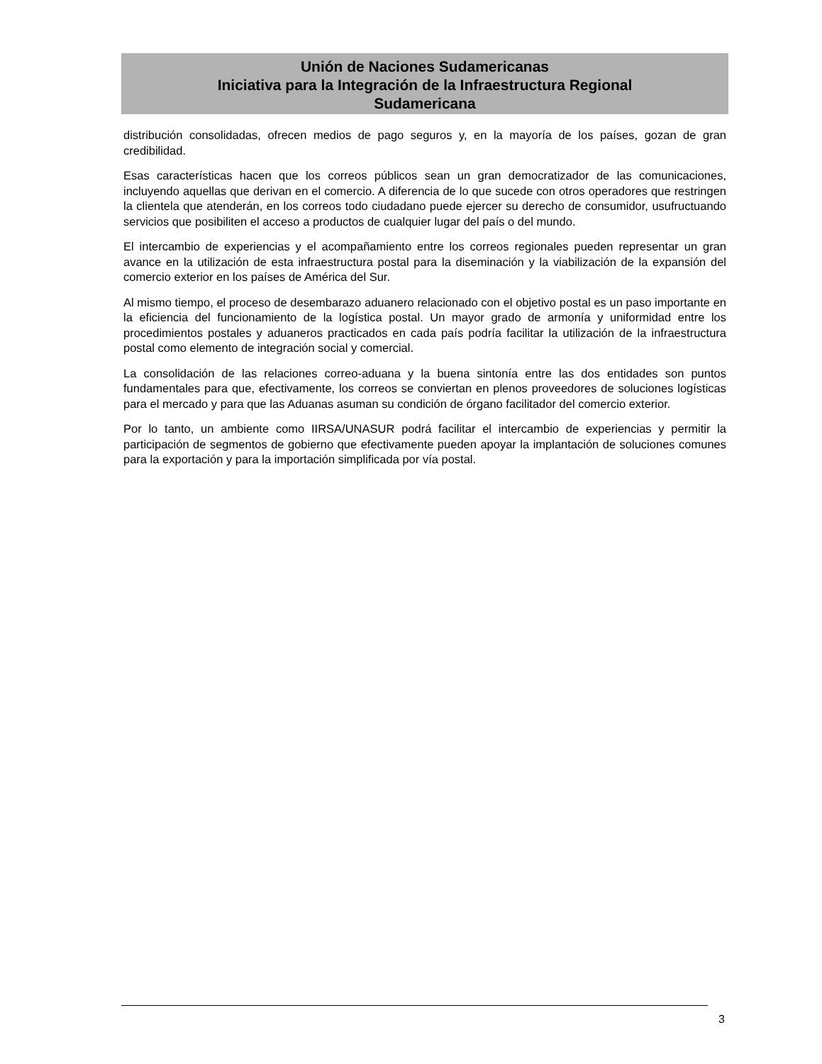Unión de Naciones Sudamericanas
Iniciativa para la Integración de la Infraestructura Regional
Sudamericana
distribución consolidadas, ofrecen medios de pago seguros y, en la mayoría de los países, gozan de gran credibilidad.
Esas características hacen que los correos públicos sean un gran democratizador de las comunicaciones, incluyendo aquellas que derivan en el comercio. A diferencia de lo que sucede con otros operadores que restringen la clientela que atenderán, en los correos todo ciudadano puede ejercer su derecho de consumidor, usufructuando servicios que posibiliten el acceso a productos de cualquier lugar del país o del mundo.
El intercambio de experiencias y el acompañamiento entre los correos regionales pueden representar un gran avance en la utilización de esta infraestructura postal para la diseminación y la viabilización de la expansión del comercio exterior en los países de América del Sur.
Al mismo tiempo, el proceso de desembarazo aduanero relacionado con el objetivo postal es un paso importante en la eficiencia del funcionamiento de la logística postal. Un mayor grado de armonía y uniformidad entre los procedimientos postales y aduaneros practicados en cada país podría facilitar la utilización de la infraestructura postal como elemento de integración social y comercial.
La consolidación de las relaciones correo-aduana y la buena sintonía entre las dos entidades son puntos fundamentales para que, efectivamente, los correos se conviertan en plenos proveedores de soluciones logísticas para el mercado y para que las Aduanas asuman su condición de órgano facilitador del comercio exterior.
Por lo tanto, un ambiente como IIRSA/UNASUR podrá facilitar el intercambio de experiencias y permitir la participación de segmentos de gobierno que efectivamente pueden apoyar la implantación de soluciones comunes para la exportación y para la importación simplificada por vía postal.
3